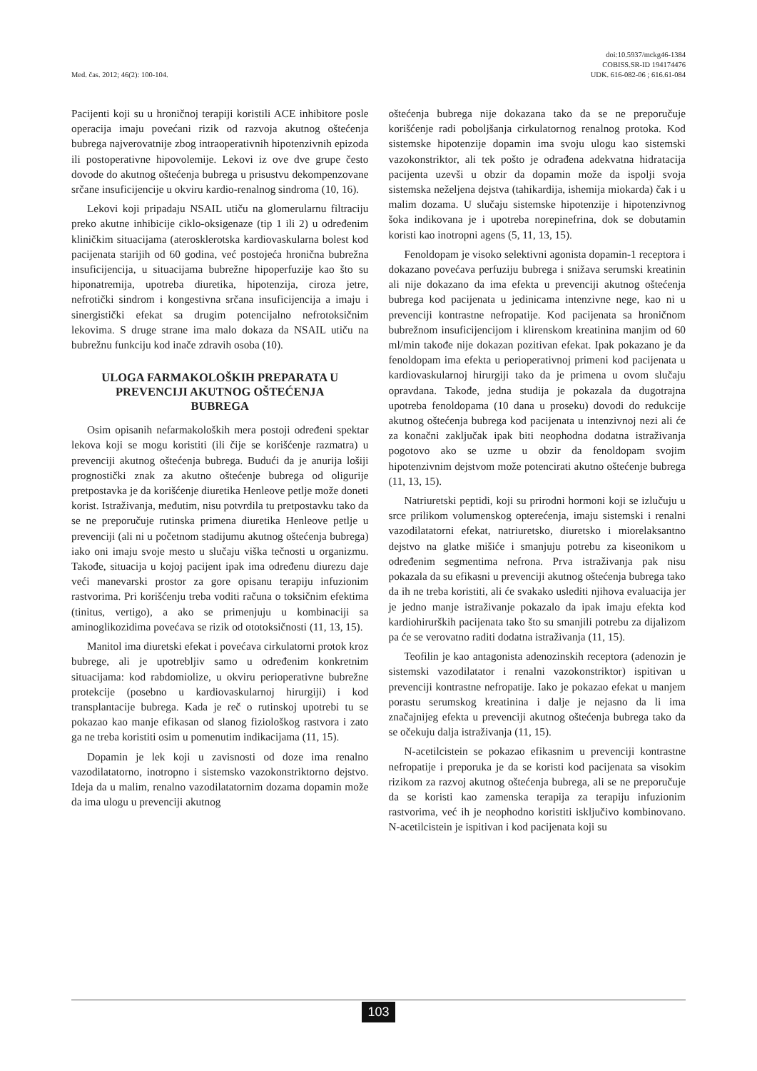Med. čas. 2012; 46(2): 100-104.
doi:10.5937/mckg46-1384
COBISS.SR-ID 194174476
UDK. 616-082-06 ; 616.61-084
Pacijenti koji su u hroničnoj terapiji koristili ACE inhibitore posle operacija imaju povećani rizik od razvoja akutnog oštećenja bubrega najverovatnije zbog intraoperativnih hipotenzivnih epizoda ili postoperativne hipovolemije. Lekovi iz ove dve grupe često dovode do akutnog oštećenja bubrega u prisustvu dekompenzovane srčane insuficijencije u okviru kardio-renalnog sindroma (10, 16).
Lekovi koji pripadaju NSAIL utiču na glomerularnu filtraciju preko akutne inhibicije ciklo-oksigenaze (tip 1 ili 2) u određenim kliničkim situacijama (aterosklerotska kardiovaskularna bolest kod pacijenata starijih od 60 godina, već postojeća hronična bubrežna insuficijencija, u situacijama bubrežne hipoperfuzije kao što su hiponatremija, upotreba diuretika, hipotenzija, ciroza jetre, nefrotički sindrom i kongestivna srčana insuficijencija a imaju i sinergistički efekat sa drugim potencijalno nefrotoksičnim lekovima. S druge strane ima malo dokaza da NSAIL utiču na bubrežnu funkciju kod inače zdravih osoba (10).
ULOGA FARMAKOLOŠKIH PREPARATA U PREVENCIJI AKUTNOG OŠTEĆENJA BUBREGA
Osim opisanih nefarmakoloških mera postoji određeni spektar lekova koji se mogu koristiti (ili čije se korišćenje razmatra) u prevenciji akutnog oštećenja bubrega. Budući da je anurija lošiji prognostički znak za akutno oštećenje bubrega od oligurije pretpostavka je da korišćenje diuretika Henleove petlje može doneti korist. Istraživanja, međutim, nisu potvrdila tu pretpostavku tako da se ne preporučuje rutinska primena diuretika Henleove petlje u prevenciji (ali ni u početnom stadijumu akutnog oštećenja bubrega) iako oni imaju svoje mesto u slučaju viška tečnosti u organizmu. Takođe, situacija u kojoj pacijent ipak ima određenu diurezu daje veći manevarski prostor za gore opisanu terapiju infuzionim rastvorima. Pri korišćenju treba voditi računa o toksičnim efektima (tinitus, vertigo), a ako se primenjuju u kombinaciji sa aminoglikozidima povećava se rizik od ototoksičnosti (11, 13, 15).
Manitol ima diuretski efekat i povećava cirkulatorni protok kroz bubrege, ali je upotrebljiv samo u određenim konkretnim situacijama: kod rabdomiolize, u okviru perioperativne bubrežne protekcije (posebno u kardiovaskularnoj hirurgiji) i kod transplantacije bubrega. Kada je reč o rutinskoj upotrebi tu se pokazao kao manje efikasan od slanog fiziološkog rastvora i zato ga ne treba koristiti osim u pomenutim indikacijama (11, 15).
Dopamin je lek koji u zavisnosti od doze ima renalno vazodilatatorno, inotropno i sistemsko vazokonstriktorno dejstvo. Ideja da u malim, renalno vazodilatatornim dozama dopamin može da ima ulogu u prevenciji akutnog
oštećenja bubrega nije dokazana tako da se ne preporučuje korišćenje radi poboljšanja cirkulatornog renalnog protoka. Kod sistemske hipotenzije dopamin ima svoju ulogu kao sistemski vazokonstriktor, ali tek pošto je odrađena adekvatna hidratacija pacijenta uzevši u obzir da dopamin može da ispolji svoja sistemska neželjena dejstva (tahikardija, ishemija miokarda) čak i u malim dozama. U slučaju sistemske hipotenzije i hipotenzivnog šoka indikovana je i upotreba norepinefrina, dok se dobutamin koristi kao inotropni agens (5, 11, 13, 15).
Fenoldopam je visoko selektivni agonista dopamin-1 receptora i dokazano povećava perfuziju bubrega i snižava serumski kreatinin ali nije dokazano da ima efekta u prevenciji akutnog oštećenja bubrega kod pacijenata u jedinicama intenzivne nege, kao ni u prevenciji kontrastne nefropatije. Kod pacijenata sa hroničnom bubrežnom insuficijencijom i klirenskom kreatinina manjim od 60 ml/min takođe nije dokazan pozitivan efekat. Ipak pokazano je da fenoldopam ima efekta u perioperativnoj primeni kod pacijenata u kardiovaskularnoj hirurgiji tako da je primena u ovom slučaju opravdana. Takođe, jedna studija je pokazala da dugotrajna upotreba fenoldopama (10 dana u proseku) dovodi do redukcije akutnog oštećenja bubrega kod pacijenata u intenzivnoj nezi ali će za konačni zaključak ipak biti neophodna dodatna istraživanja pogotovo ako se uzme u obzir da fenoldopam svojim hipotenzivnim dejstvom može potencirati akutno oštećenje bubrega (11, 13, 15).
Natriuretski peptidi, koji su prirodni hormoni koji se izlučuju u srce prilikom volumenskog opterećenja, imaju sistemski i renalni vazodilatatorni efekat, natriuretsko, diuretsko i miorelaksantno dejstvo na glatke mišiće i smanjuju potrebu za kiseonikom u određenim segmentima nefrona. Prva istraživanja pak nisu pokazala da su efikasni u prevenciji akutnog oštećenja bubrega tako da ih ne treba koristiti, ali će svakako uslediti njihova evaluacija jer je jedno manje istraživanje pokazalo da ipak imaju efekta kod kardiohirurških pacijenata tako što su smanjili potrebu za dijalizom pa će se verovatno raditi dodatna istraživanja (11, 15).
Teofilin je kao antagonista adenozinskih receptora (adenozin je sistemski vazodilatator i renalni vazokonstriktor) ispitivan u prevenciji kontrastne nefropatije. Iako je pokazao efekat u manjem porastu serumskog kreatinina i dalje je nejasno da li ima značajnijeg efekta u prevenciji akutnog oštećenja bubrega tako da se očekuju dalja istraživanja (11, 15).
N-acetilcistein se pokazao efikasnim u prevenciji kontrastne nefropatije i preporuka je da se koristi kod pacijenata sa visokim rizikom za razvoj akutnog oštećenja bubrega, ali se ne preporučuje da se koristi kao zamenska terapija za terapiju infuzionim rastvorima, već ih je neophodno koristiti isključivo kombinovano. N-acetilcistein je ispitivan i kod pacijenata koji su
103